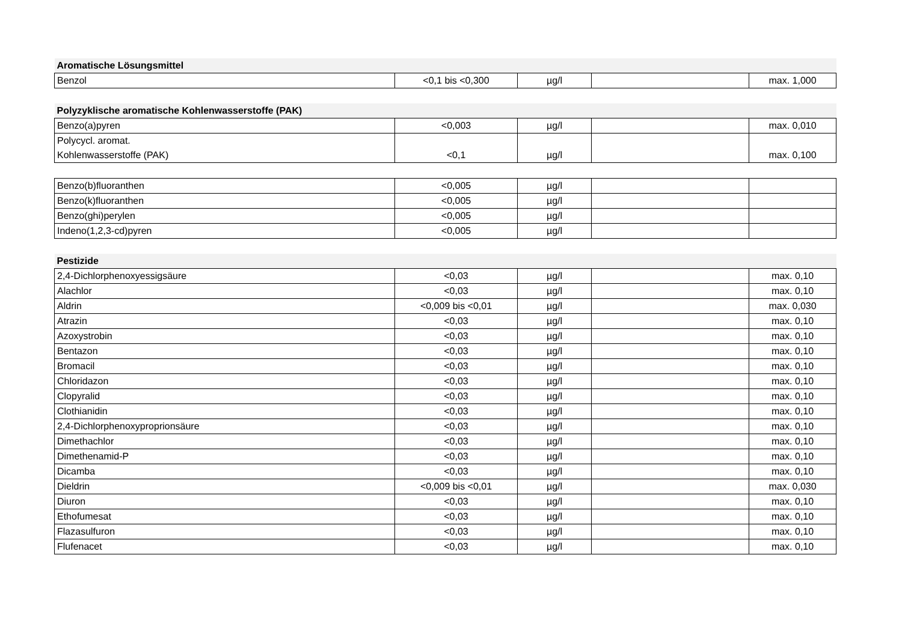| Aromatische Lösungsmittel | | | | |
| Benzol | <0,1 bis <0,300 | µg/l | | max. 1,000 |
| Polyzyklische aromatische Kohlenwasserstoffe (PAK) | | | | |
| Benzo(a)pyren | <0,003 | µg/l | | max. 0,010 |
| Polycycl. aromat. Kohlenwasserstoffe (PAK) | <0,1 | µg/l | | max. 0,100 |
| Benzo(b)fluoranthen | <0,005 | µg/l | | |
| Benzo(k)fluoranthen | <0,005 | µg/l | | |
| Benzo(ghi)perylen | <0,005 | µg/l | | |
| Indeno(1,2,3-cd)pyren | <0,005 | µg/l | | |
| Pestizide | | | | |
| 2,4-Dichlorphenoxyessigsäure | <0,03 | µg/l | | max. 0,10 |
| Alachlor | <0,03 | µg/l | | max. 0,10 |
| Aldrin | <0,009 bis <0,01 | µg/l | | max. 0,030 |
| Atrazin | <0,03 | µg/l | | max. 0,10 |
| Azoxystrobin | <0,03 | µg/l | | max. 0,10 |
| Bentazon | <0,03 | µg/l | | max. 0,10 |
| Bromacil | <0,03 | µg/l | | max. 0,10 |
| Chloridazon | <0,03 | µg/l | | max. 0,10 |
| Clopyralid | <0,03 | µg/l | | max. 0,10 |
| Clothianidin | <0,03 | µg/l | | max. 0,10 |
| 2,4-Dichlorphenoxyproprionsäure | <0,03 | µg/l | | max. 0,10 |
| Dimethachlor | <0,03 | µg/l | | max. 0,10 |
| Dimethenamid-P | <0,03 | µg/l | | max. 0,10 |
| Dicamba | <0,03 | µg/l | | max. 0,10 |
| Dieldrin | <0,009 bis <0,01 | µg/l | | max. 0,030 |
| Diuron | <0,03 | µg/l | | max. 0,10 |
| Ethofumesat | <0,03 | µg/l | | max. 0,10 |
| Flazasulfuron | <0,03 | µg/l | | max. 0,10 |
| Flufenacet | <0,03 | µg/l | | max. 0,10 |